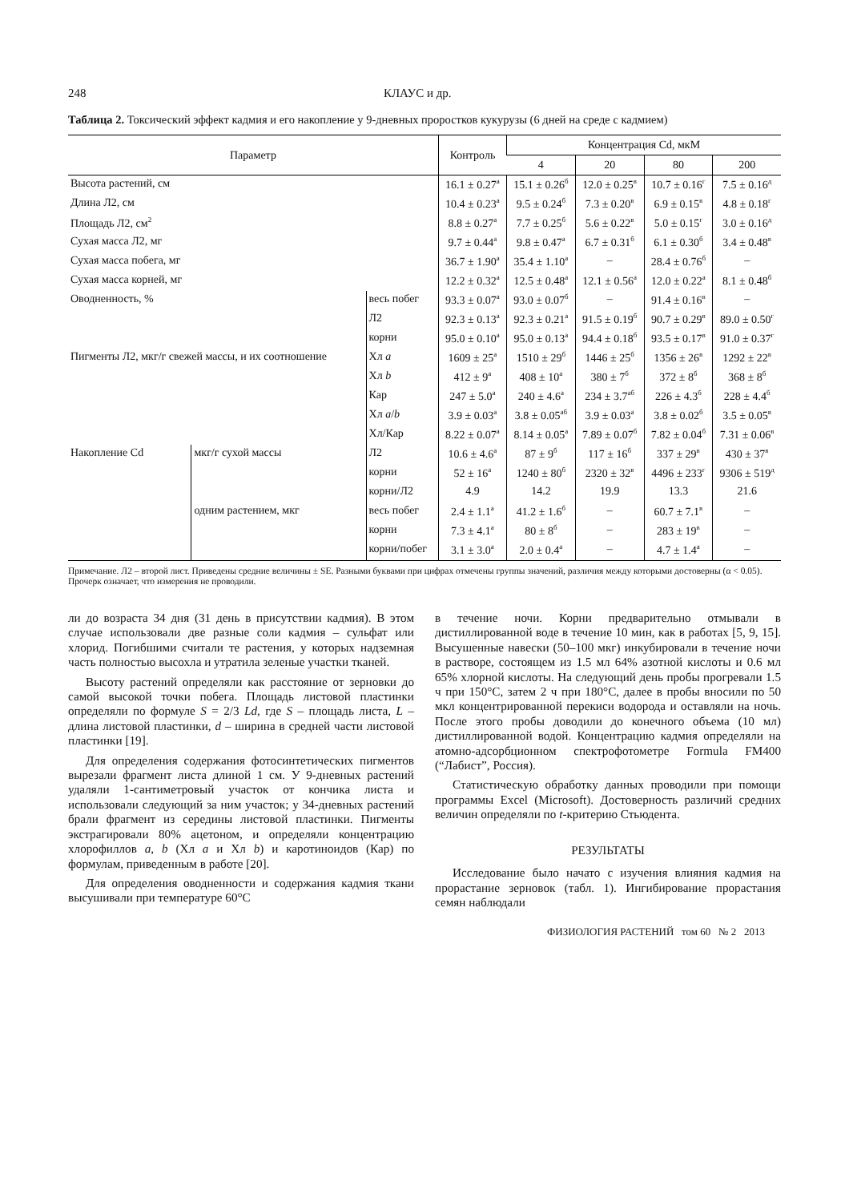248 КЛАУС и др.
Таблица 2. Токсический эффект кадмия и его накопление у 9-дневных проростков кукурузы (6 дней на среде с кадмием)
| Параметр | | | Контроль | Концентрация Cd, мкМ | | | |
| --- | --- | --- | --- | --- | --- | --- | --- |
| | | | | 4 | 20 | 80 | 200 |
| Высота растений, см | | | 16.1 ± 0.27<sup>а</sup> | 15.1 ± 0.26<sup>б</sup> | 12.0 ± 0.25<sup>в</sup> | 10.7 ± 0.16<sup>г</sup> | 7.5 ± 0.16<sup>д</sup> |
| Длина Л2, см | | | 10.4 ± 0.23<sup>а</sup> | 9.5 ± 0.24<sup>б</sup> | 7.3 ± 0.20<sup>в</sup> | 6.9 ± 0.15<sup>в</sup> | 4.8 ± 0.18<sup>г</sup> |
| Площадь Л2, см<sup>2</sup> | | | 8.8 ± 0.27<sup>а</sup> | 7.7 ± 0.25<sup>б</sup> | 5.6 ± 0.22<sup>в</sup> | 5.0 ± 0.15<sup>г</sup> | 3.0 ± 0.16<sup>д</sup> |
| Сухая масса Л2, мг | | | 9.7 ± 0.44<sup>а</sup> | 9.8 ± 0.47<sup>а</sup> | 6.7 ± 0.31<sup>б</sup> | 6.1 ± 0.30<sup>б</sup> | 3.4 ± 0.48<sup>в</sup> |
| Сухая масса побега, мг | | | 36.7 ± 1.90<sup>а</sup> | 35.4 ± 1.10<sup>а</sup> | – | 28.4 ± 0.76<sup>б</sup> | – |
| Сухая масса корней, мг | | | 12.2 ± 0.32<sup>а</sup> | 12.5 ± 0.48<sup>а</sup> | 12.1 ± 0.56<sup>а</sup> | 12.0 ± 0.22<sup>а</sup> | 8.1 ± 0.48<sup>б</sup> |
| Оводненность, % | | весь побег | 93.3 ± 0.07<sup>а</sup> | 93.0 ± 0.07<sup>б</sup> | – | 91.4 ± 0.16<sup>в</sup> | – |
| | | Л2 | 92.3 ± 0.13<sup>а</sup> | 92.3 ± 0.21<sup>а</sup> | 91.5 ± 0.19<sup>б</sup> | 90.7 ± 0.29<sup>в</sup> | 89.0 ± 0.50<sup>г</sup> |
| | | корни | 95.0 ± 0.10<sup>а</sup> | 95.0 ± 0.13<sup>а</sup> | 94.4 ± 0.18<sup>б</sup> | 93.5 ± 0.17<sup>в</sup> | 91.0 ± 0.37<sup>г</sup> |
| Пигменты Л2, мкг/г свежей массы, и их соотношение | | Хл a | 1609 ± 25<sup>а</sup> | 1510 ± 29<sup>б</sup> | 1446 ± 25<sup>б</sup> | 1356 ± 26<sup>в</sup> | 1292 ± 22<sup>в</sup> |
| | | Хл b | 412 ± 9<sup>а</sup> | 408 ± 10<sup>а</sup> | 380 ± 7<sup>б</sup> | 372 ± 8<sup>б</sup> | 368 ± 8<sup>б</sup> |
| | | Кар | 247 ± 5.0<sup>а</sup> | 240 ± 4.6<sup>а</sup> | 234 ± 3.7<sup>аб</sup> | 226 ± 4.3<sup>б</sup> | 228 ± 4.4<sup>б</sup> |
| | | Хл a / b | 3.9 ± 0.03<sup>а</sup> | 3.8 ± 0.05<sup>аб</sup> | 3.9 ± 0.03<sup>а</sup> | 3.8 ± 0.02<sup>б</sup> | 3.5 ± 0.05<sup>в</sup> |
| | | Хл/Кар | 8.22 ± 0.07<sup>а</sup> | 8.14 ± 0.05<sup>а</sup> | 7.89 ± 0.07<sup>б</sup> | 7.82 ± 0.04<sup>б</sup> | 7.31 ± 0.06<sup>в</sup> |
| Накопление Cd | мкг/г сухой массы | Л2 | 10.6 ± 4.6<sup>а</sup> | 87 ± 9<sup>б</sup> | 117 ± 16<sup>б</sup> | 337 ± 29<sup>в</sup> | 430 ± 37<sup>в</sup> |
| | | корни | 52 ± 16<sup>а</sup> | 1240 ± 80<sup>б</sup> | 2320 ± 32<sup>в</sup> | 4496 ± 233<sup>г</sup> | 9306 ± 519<sup>д</sup> |
| | | корни/Л2 | 4.9 | 14.2 | 19.9 | 13.3 | 21.6 |
| | одним растением, мкг | весь побег | 2.4 ± 1.1<sup>а</sup> | 41.2 ± 1.6<sup>б</sup> | – | 60.7 ± 7.1<sup>в</sup> | – |
| | | корни | 7.3 ± 4.1<sup>а</sup> | 80 ± 8<sup>б</sup> | – | 283 ± 19<sup>в</sup> | – |
| | | корни/побег | 3.1 ± 3.0<sup>а</sup> | 2.0 ± 0.4<sup>а</sup> | – | 4.7 ± 1.4<sup>а</sup> | – |
Примечание. Л2 – второй лист. Приведены средние величины ± SE. Разными буквами при цифрах отмечены группы значений, различия между которыми достоверны (α < 0.05). Прочерк означает, что измерения не проводили.
ли до возраста 34 дня (31 день в присутствии кадмия). В этом случае использовали две разные соли кадмия – сульфат или хлорид. Погибшими считали те растения, у которых надземная часть полностью высохла и утратила зеленые участки тканей.
Высоту растений определяли как расстояние от зерновки до самой высокой точки побега. Площадь листовой пластинки определяли по формуле S = 2/3 Ld, где S – площадь листа, L – длина листовой пластинки, d – ширина в средней части листовой пластинки [19].
Для определения содержания фотосинтетических пигментов вырезали фрагмент листа длиной 1 см. У 9-дневных растений удаляли 1-сантиметровый участок от кончика листа и использовали следующий за ним участок; у 34-дневных растений брали фрагмент из середины листовой пластинки. Пигменты экстрагировали 80% ацетоном, и определяли концентрацию хлорофиллов a, b (Хл a и Хл b) и каротиноидов (Кар) по формулам, приведенным в работе [20].
Для определения оводненности и содержания кадмия ткани высушивали при температуре 60°C
в течение ночи. Корни предварительно отмывали в дистиллированной воде в течение 10 мин, как в работах [5, 9, 15]. Высушенные навески (50–100 мкг) инкубировали в течение ночи в растворе, состоящем из 1.5 мл 64% азотной кислоты и 0.6 мл 65% хлорной кислоты. На следующий день пробы прогревали 1.5 ч при 150°C, затем 2 ч при 180°C, далее в пробы вносили по 50 мкл концентрированной перекиси водорода и оставляли на ночь. После этого пробы доводили до конечного объема (10 мл) дистиллированной водой. Концентрацию кадмия определяли на атомно-адсорбционном спектрофотометре Formula FM400 (“Лабист”, Россия).
Статистическую обработку данных проводили при помощи программы Excel (Microsoft). Достоверность различий средних величин определяли по t-критерию Стьюдента.
РЕЗУЛЬТАТЫ
Исследование было начато с изучения влияния кадмия на прорастание зерновок (табл. 1). Ингибирование прорастания семян наблюдали
ФИЗИОЛОГИЯ РАСТЕНИЙ том 60 № 2 2013